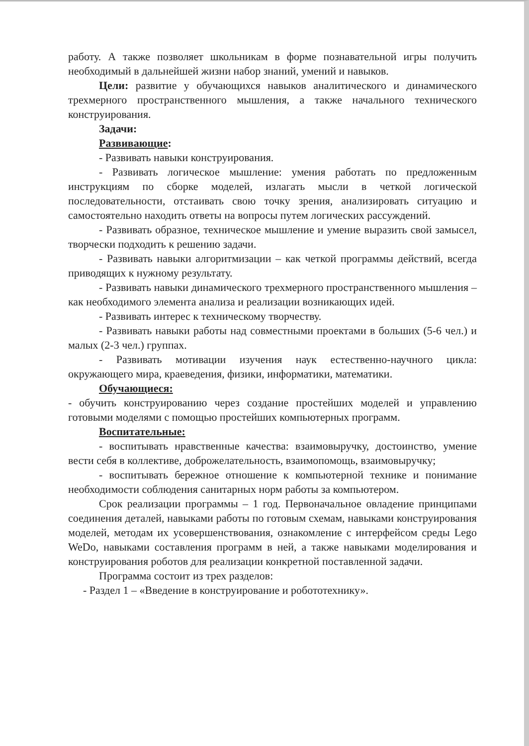работу. А также позволяет школьникам в форме познавательной игры получить необходимый в дальнейшей жизни набор знаний, умений и навыков.
Цели: развитие у обучающихся навыков аналитического и динамического трехмерного пространственного мышления, а также начального технического конструирования.
Задачи:
Развивающие:
- Развивать навыки конструирования.
- Развивать логическое мышление: умения работать по предложенным инструкциям по сборке моделей, излагать мысли в четкой логической последовательности, отстаивать свою точку зрения, анализировать ситуацию и самостоятельно находить ответы на вопросы путем логических рассуждений.
- Развивать образное, техническое мышление и умение выразить свой замысел, творчески подходить к решению задачи.
- Развивать навыки алгоритмизации – как четкой программы действий, всегда приводящих к нужному результату.
- Развивать навыки динамического трехмерного пространственного мышления – как необходимого элемента анализа и реализации возникающих идей.
- Развивать интерес к техническому творчеству.
- Развивать навыки работы над совместными проектами в больших (5-6 чел.) и малых (2-3 чел.) группах.
- Развивать мотивации изучения наук естественно-научного цикла: окружающего мира, краеведения, физики, информатики, математики.
Обучающиеся:
- обучить конструированию через создание простейших моделей и управлению готовыми моделями с помощью простейших компьютерных программ.
Воспитательные:
- воспитывать нравственные качества: взаимовыручку, достоинство, умение вести себя в коллективе, доброжелательность, взаимопомощь, взаимовыручку;
- воспитывать бережное отношение к компьютерной технике и понимание необходимости соблюдения санитарных норм работы за компьютером.
Срок реализации программы – 1 год. Первоначальное овладение принципами соединения деталей, навыками работы по готовым схемам, навыками конструирования моделей, методам их усовершенствования, ознакомление с интерфейсом среды Lego WeDo, навыками составления программ в ней, а также навыками моделирования и конструирования роботов для реализации конкретной поставленной задачи.
Программа состоит из трех разделов:
- Раздел 1 – «Введение в конструирование и робототехнику».